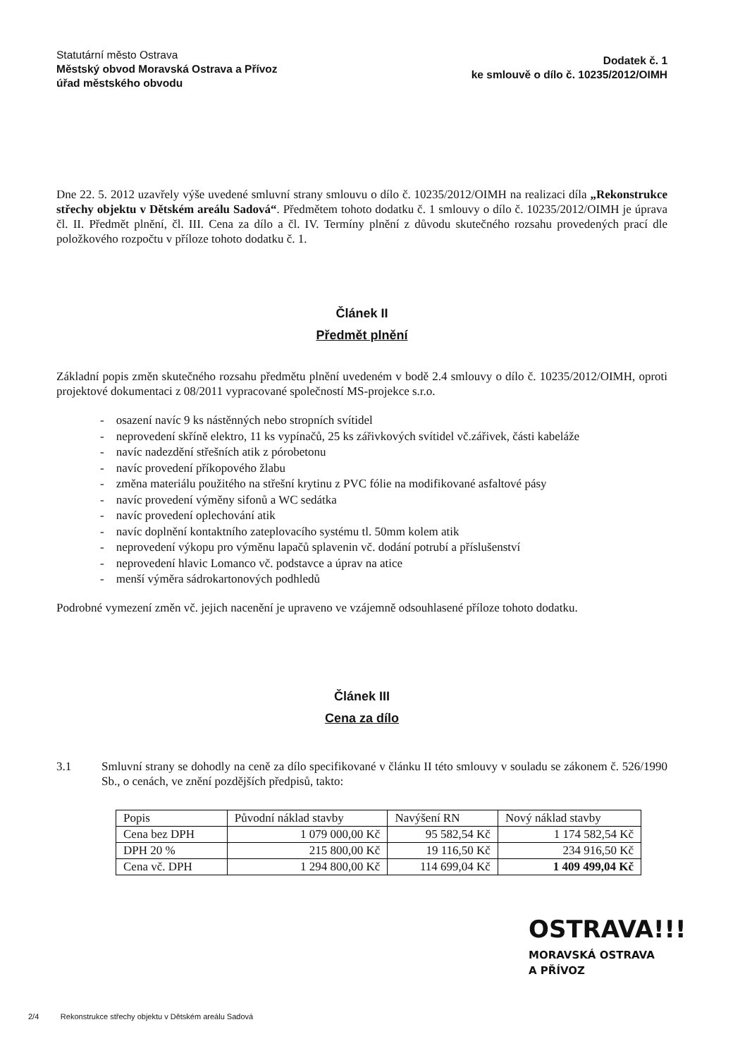Statutární město Ostrava
Městský obvod Moravská Ostrava a Přívoz
úřad městského obvodu
Dodatek č. 1
ke smlouvě o dílo č. 10235/2012/OIMH
Dne 22. 5. 2012 uzavřely výše uvedené smluvní strany smlouvu o dílo č. 10235/2012/OIMH na realizaci díla „Rekonstrukce střechy objektu v Dětském areálu Sadová“. Předmětem tohoto dodatku č. 1 smlouvy o dílo č. 10235/2012/OIMH je úprava čl. II. Předmět plnění, čl. III. Cena za dílo a čl. IV. Termíny plnění z důvodu skutečného rozsahu provedených prací dle položkového rozpočtu v příloze tohoto dodatku č. 1.
Článek II
Předmět plnění
Základní popis změn skutečného rozsahu předmětu plnění uvedeném v bodě 2.4 smlouvy o dílo č. 10235/2012/OIMH, oproti projektové dokumentaci z 08/2011 vypracované společností MS-projekce s.r.o.
- osazení navíc 9 ks nástěnných nebo stropních svítidel
- neprovedení skříně elektro, 11 ks vypínačů, 25 ks zářivkových svítidel vč.zářivek, části kabeláže
- navíc nadezdění střešních atik z pórobetonu
- navíc provedení příkopového žlabu
- změna materiálu použitého na střešní krytinu z PVC fólie na modifikované asfaltové pásy
- navíc provedení výměny sifonů a WC sedátka
- navíc provedení oplechování atik
- navíc doplnění kontaktního zateplovacího systému tl. 50mm kolem atik
- neprovedení výkopu pro výměnu lapačů splavenin vč. dodání potrubí a příslušenství
- neprovedení hlavic Lomanco vč. podstavce a úprav na atice
- menší výměra sádrokartonových podhledů
Podrobné vymezení změn vč. jejich nacenění je upraveno ve vzájemně odsouhlasené příloze tohoto dodatku.
Článek III
Cena za dílo
3.1 Smluvní strany se dohodly na ceně za dílo specifikované v článku II této smlouvy v souladu se zákonem č. 526/1990 Sb., o cenách, ve znění pozdějších předpisů, takto:
| Popis | Původní náklad stavby | Navýšení RN | Nový náklad stavby |
| Cena bez DPH | 1 079 000,00 Kč | 95 582,54 Kč | 1 174 582,54 Kč |
| DPH 20 % | 215 800,00 Kč | 19 116,50 Kč | 234 916,50 Kč |
| Cena vč. DPH | 1 294 800,00 Kč | 114 699,04 Kč | 1 409 499,04 Kč |
OSTRAVA!!!
MORAVSKÁ OSTRAVA
A PŘÍVOZ
2/4 Rekonstrukce střechy objektu v Dětském areálu Sadová